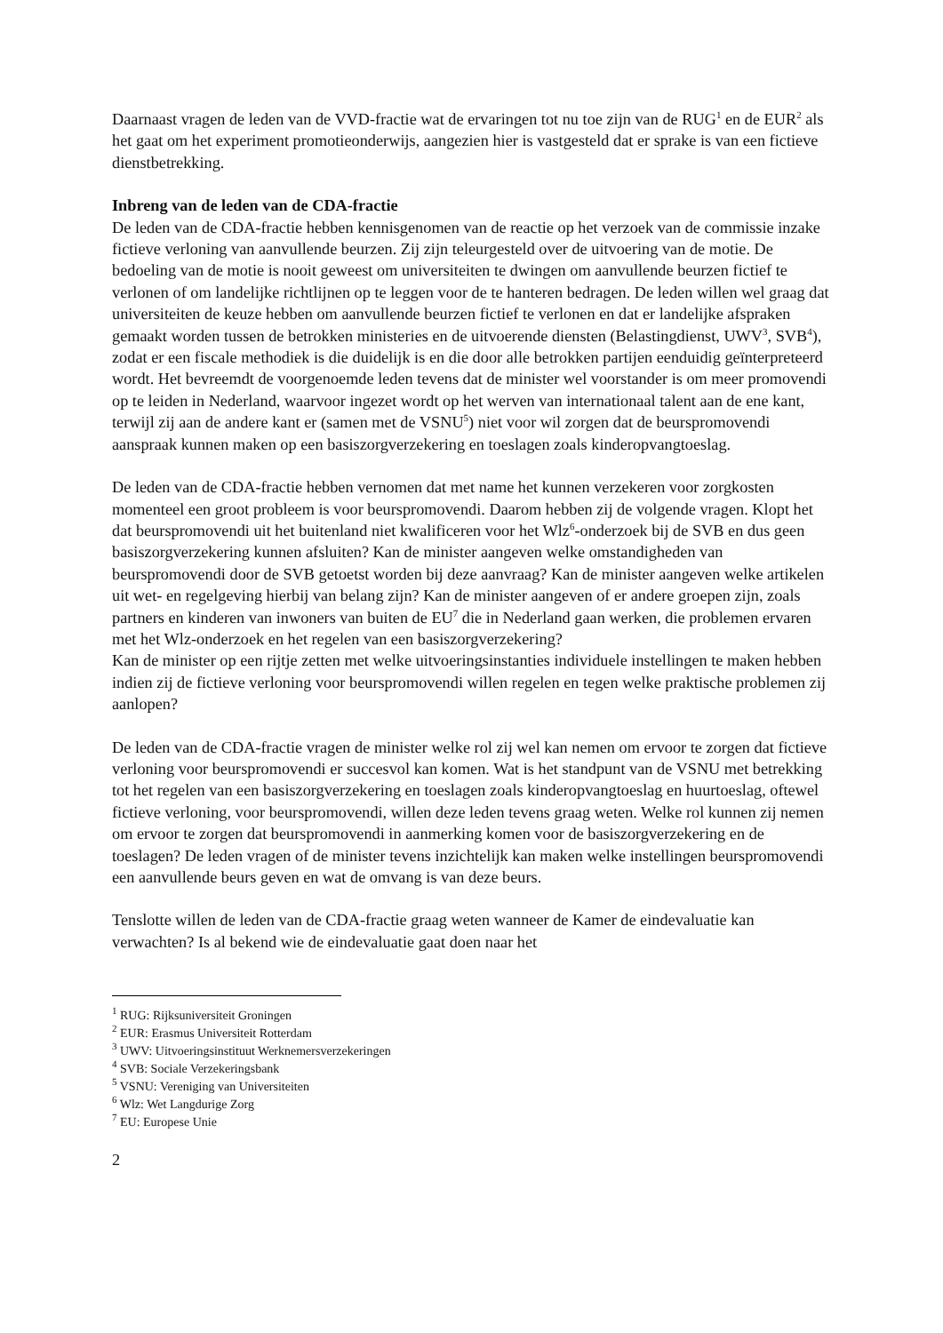Daarnaast vragen de leden van de VVD-fractie wat de ervaringen tot nu toe zijn van de RUG<sup>1</sup> en de EUR<sup>2</sup> als het gaat om het experiment promotieonderwijs, aangezien hier is vastgesteld dat er sprake is van een fictieve dienstbetrekking.
Inbreng van de leden van de CDA-fractie
De leden van de CDA-fractie hebben kennisgenomen van de reactie op het verzoek van de commissie inzake fictieve verloning van aanvullende beurzen. Zij zijn teleurgesteld over de uitvoering van de motie. De bedoeling van de motie is nooit geweest om universiteiten te dwingen om aanvullende beurzen fictief te verlonen of om landelijke richtlijnen op te leggen voor de te hanteren bedragen. De leden willen wel graag dat universiteiten de keuze hebben om aanvullende beurzen fictief te verlonen en dat er landelijke afspraken gemaakt worden tussen de betrokken ministeries en de uitvoerende diensten (Belastingdienst, UWV<sup>3</sup>, SVB<sup>4</sup>), zodat er een fiscale methodiek is die duidelijk is en die door alle betrokken partijen eenduidig geïnterpreteerd wordt. Het bevreemdt de voorgenoemde leden tevens dat de minister wel voorstander is om meer promovendi op te leiden in Nederland, waarvoor ingezet wordt op het werven van internationaal talent aan de ene kant, terwijl zij aan de andere kant er (samen met de VSNU<sup>5</sup>) niet voor wil zorgen dat de beurspromovendi aanspraak kunnen maken op een basiszorgverzekering en toeslagen zoals kinderopvangtoeslag.
De leden van de CDA-fractie hebben vernomen dat met name het kunnen verzekeren voor zorgkosten momenteel een groot probleem is voor beurspromovendi. Daarom hebben zij de volgende vragen. Klopt het dat beurspromovendi uit het buitenland niet kwalificeren voor het Wlz<sup>6</sup>-onderzoek bij de SVB en dus geen basiszorgverzekering kunnen afsluiten? Kan de minister aangeven welke omstandigheden van beurspromovendi door de SVB getoetst worden bij deze aanvraag? Kan de minister aangeven welke artikelen uit wet- en regelgeving hierbij van belang zijn? Kan de minister aangeven of er andere groepen zijn, zoals partners en kinderen van inwoners van buiten de EU<sup>7</sup> die in Nederland gaan werken, die problemen ervaren met het Wlz-onderzoek en het regelen van een basiszorgverzekering?
Kan de minister op een rijtje zetten met welke uitvoeringsinstanties individuele instellingen te maken hebben indien zij de fictieve verloning voor beurspromovendi willen regelen en tegen welke praktische problemen zij aanlopen?
De leden van de CDA-fractie vragen de minister welke rol zij wel kan nemen om ervoor te zorgen dat fictieve verloning voor beurspromovendi er succesvol kan komen. Wat is het standpunt van de VSNU met betrekking tot het regelen van een basiszorgverzekering en toeslagen zoals kinderopvangtoeslag en huurtoeslag, oftewel fictieve verloning, voor beurspromovendi, willen deze leden tevens graag weten. Welke rol kunnen zij nemen om ervoor te zorgen dat beurspromovendi in aanmerking komen voor de basiszorgverzekering en de toeslagen? De leden vragen of de minister tevens inzichtelijk kan maken welke instellingen beurspromovendi een aanvullende beurs geven en wat de omvang is van deze beurs.
Tenslotte willen de leden van de CDA-fractie graag weten wanneer de Kamer de eindevaluatie kan verwachten? Is al bekend wie de eindevaluatie gaat doen naar het
<sup>1</sup> RUG: Rijksuniversiteit Groningen
<sup>2</sup> EUR: Erasmus Universiteit Rotterdam
<sup>3</sup> UWV: Uitvoeringsinstituut Werknemersverzekeringen
<sup>4</sup> SVB: Sociale Verzekeringsbank
<sup>5</sup> VSNU: Vereniging van Universiteiten
<sup>6</sup> Wlz: Wet Langdurige Zorg
<sup>7</sup> EU: Europese Unie
2